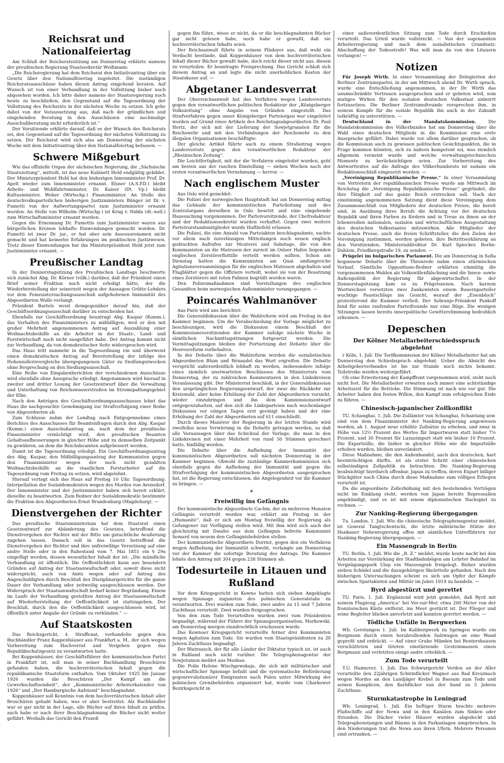Reichsrat und Nationalfeiertag
Am Schluß der Reichsratssitzung am Donnerstag erklärte namens der preußischen Regierung Staatssekretär Weißmann:
„Die Reichsregierung hat dem Reichsrat den Initiativantrag über ein Gesetz über den Nationalfeiertag zugeleitet. Die zuständigen Reichsratsausschüsse haben diesen Antrag eingehend beraten. Auf Wunsch ist von einer Verhandlung in der Vollsitzung bisher noch abgesehen worden. Ich bitte daher namens der Staatsregierung noch heute zu beschließen, den Gegenstand auf die Tagesordnung der Vollsitzung des Reichsrats in der nächsten Woche zu setzen. Ich gehe dabei von der Voraussetzung aus, daß nach der gründlichen und eingehenden Beratung in den Ausschüssen eine nochmalige Ausschußberatung nicht erforderlich ist.“
Der Vorsitzende erklärte darauf, daß es der Wunsch des Reichsrats sei, den Gegenstand auf die Tagesordnung der nächsten Vollsitzung zu setzen. Der Reichsrat wird sich also am Donnerstag der nächsten Woche mit dem Initiativantrag über den Nationalfeiertag befassen. —
Schwere Mißgeburt
Wie das offizielle Organ der sächsischen Regierung, die „Sächsische Staatszeitung“, mitteilt, ist das neue Kabinett Held endgültig gebildet. Der Ministerpräsident Held hat den bisherigen Innenminister Prof. Dr. Apelt wieder zum Innenminister ernannt. Elsner (A.S.P.D.) bleibt Arbeits- und Wohlfahrtsminister, Dr. Kaiser (Dt. Vp.) bleibt Kultusminister, Weber (Wirtschp.) Finanzminister. An Stelle des deutschvolksparteilichen bisherigen Justizministers Bünger ist Dr. v. Fumetti von der Aufwertungspartei zum Justizminister ernannt worden. An Stelle von Wilhelm (Wirtschp.) ist Krug v. Nidda (dt.-natl.) zum Wirtschaftsminister ernannt worden.
Gegen die Ernennung Dr. Fumettis zum Justizminister waren aus bürgerlichen Kreisen lebhafte Einwendungen gemacht worden. Dr. Fumetti ist zwar Dr. jur., er hat aber sein Assessorexamen nicht gemacht und hat keinerlei Erfahrungen im praktischen Justizwesen. Trotz dieser Einwendungen hat ihn Ministerpräsident Held jetzt zum Justizminister ernannt. —
Preußischer Landtag
In der Donnerstagsitzung des Preußischen Landtags beschwerte sich zunächst Abg. Dr. Körner (völk.) darüber, daß der Präsident einen Brief seiner Fraktion noch nicht erledigt hätte, der die Wiederherstellung der seinerzeit wegen der Aussagen Grütte-Lehders vor dem Femeuntersuchungsausschuß aufgehobenen Immunität des Abgeordneten Wulle verlangt.
Präsident Bartels weist demgegenüber darauf hin, daß der Geschäftsordnungsausschuß darüber zu entscheiden hat.
Ebenfalls zur Geschäftsordnung beantragt Abg. Kaspar (Komm.), das Verhalten des Finanzministers zu mißbilligen, weil er den mit großer Mehrheit angenommenen Antrag auf Auszahlung einer Weihnachtsbeihilfe an die Arbeiter in der Staats-, Land- und Forstwirtschaft noch nicht ausgeführt habe. Der Antrag kommt nicht zur Verhandlung, da von demokratischer Seite widersprochen wird.
Das Haus tritt nunmehr in die Tagesordnung ein und überweist einen demokratischen Antrag auf Bereitstellung der infolge des Hohenzollernvergleichs übergegangenen Güter zu Siedlungszwecken ohne Besprechung an den Siedlungsausschuß.
Eine Reihe von Eingabenberichten der verschiedenen Ausschüsse wird ebenfalls ohne Aussprache erledigt. Angenommen wird hierauf in zweiter und dritter Lesung der Gesetzentwurf über die Verwaltung und Unterhaltung von Reichswasserstraßen im Stromspaltungsgebiet der Elbe.
Nach den Anträgen des Geschäftsordnungsausschusses lehnt das Haus die nachgesuchte Genehmigung zur Strafverfolgung einer Reihe von Abgeordneten ab.
Zum Schlusse nahm der Landtag nach Entgegennahme eines Berichtes des Ausschusses für Beamtenfragen durch den Abg. Kaspar (Komm.) einen Ausschußantrag an, nach dem der preußische Finanzminister ermächtigt wird, den preußischen Beamten Gehaltsaufbesserungen in gleicher Höhe und zu demselben Zeitpunkt zu gewähren, an dem die Reichsbeamten aufgebessert werden.
Damit ist die Tagesordnung erledigt. Ein Geschäftsordnungsantrag des Abg. Kaspar, den Mißbilligungsantrag der Kommunisten gegen den Finanzminister wegen der noch nicht gezahlten Weihnachtsbeihilfe an die staatlichen Forstarbeiter auf die Tagesordnung vom Freitag zu setzen, wird abgelehnt.
Hierauf vertagt sich das Haus auf Freitag 10 Uhr. Tagesordnung: Interpellation der Sozialdemokraten wegen des Mordes von Arensdorf. Der Innenminister und der Justizminister haben sich bereit erklärt, dieselbe zu beantworten. Zum Redner der Sozialdemokratie bestimmte die Fraktion den Abgeordneten Ernst Brandenburg (Magdeburg). —
Dienstvergehen der Richter
Das preußische Staatsministerium hat dem Staatsrat einen Gesetzentwurf zur Abänderung des Gesetzes, betreffend die Dienstvergehen der Richter mit der Bitte um gutachtliche Aeußerung zugehen lassen. Danach soll in das Gesetz betreffend die Dienstvergehen der Richter und ihre unfreiwillige Versetzung auf eine andre Stelle oder in den Ruhestand vom 7. Mai 1851 ein § 29a eingefügt werden, dessen wesentlicher Inhalt der ist: „Die mündliche Verhandlung ist öffentlich. Die Oeffentlichkeit kann aus besondern Gründen auf Antrag der Staatsanwaltschaft oder, soweit diese nicht widerspricht, auch von Amts wegen oder auf Antrag des Angeschuldigten durch Beschluß des Disziplinargerichts für die ganze Dauer der Verhandlung oder zeitweilig ausgeschlossen werden. Der Widerspruch der Staatsanwaltschaft bedarf keiner Begründung. Einem im Laufe der Verhandlung gestellten Antrag der Staatsanwaltschaft auf Wiederherstellung der Oeffentlichkeit ist stattzugeben. Der Beschluß, durch den die Oeffentlichkeit ausgeschlossen wird, ist öffentlich unter Angabe der Gründe zu verkünden.“ —
Auf Staatskosten
Das Reichsgericht, 4. Straffenat, verhandelte gegen den Buchhändler Franz Koppenhäuser aus Frankfurt a. M., der sich wegen Vorbereitung zum Hochverrat und Vergehen gegen das Republikschutzgesetz zu verantworten hatte.
Bei Koppenhäuser, der Geschäftsführer der kommunistischen Partei in Frankfurt ist, soll man in seiner Buchhandlung Broschüren gefunden haben, die hochverräterischen Inhalt gegen die republikanische Staatsform enthalten. Vom Oktober 1925 bis Januar 1926 wurden die Broschüren „Der Kampf um die Gewerkschaftseinheit“, der „Kommunistische Arbeiterkalender von 1926“ und „Der Hamburgische Aufstand“ beschlagnahmt.
Koppenhäuser soll Kenntnis von dem hochverräterischen Inhalt aller Broschüren gehabt haben, was er aber bestreitet. Als Buchhändler war er gar nicht in der Lage, alle Bücher auf ihren Inhalt zu prüfen, auch habe er nach ihrer Beschlagnahmung die Bücher nicht weiter geführt. Weshalb das Gericht den Prozeß
gegen ihn führe, wisse er nicht, da er die beschlagnahmten Bücher gar nicht gelesen habe, noch habe er gewußt, daß sie hochverräterischen Inhalts seien.
Der Reichsanwalt führte in seinem Plädoyer aus, daß wohl ein Verdacht bestände, daß Koppenhäuser von dem hochverräterischen Inhalt dieser Bücher gewußt habe, doch reicht dieser nicht aus, diesen zu verurteilen. Er beantragte Freisprechung. Das Gericht schloß sich diesem Antrag an und legte die nicht unerheblichen Kosten der Staatskasse auf. —
Abgetaner Landesverrat
Der Oberreichsanwalt hat das Verfahren wegen Landesverrats gegen den verantwortlichen politischen Redakteur der „Königsberger Volkszeitung“ ohne Angabe von Gründen eingestellt. Das Strafverfahren gegen unser Königsberger Parteiorgan war eingeleitet worden auf Grund eines Artikels des Reichstagsabgeordneten Dr. Paul Hertz, der sich mit der Lieferung der Sowjetgranaten für die Reichswehr und mit den Verbindungen der Reichswehr zu den illegalen Organisationen beschäftigte.
Der gleiche Artikel führte auch zu einem Strafantrag wegen Landesverrats gegen den verantwortlichen Redakteur der „Rheinischen Zeitung“.
Die Leichtfertigkeit, mit der die Verfahren eingeleitet wurden, geht am besten aus der raschen Einstellung — sieben Wochen nach der ersten verantwortlichen Vernehmung — hervor. —
Nach englischem Muster
Aus Oslo wird gemeldet:
Die Polizei der norwegischen Hauptstadt hat am Donnerstag mittag das Gebäude der kommunistischen Parteileitung und des Zentralorgans derselben in Oslo besetzt und eine eingehende Haussuchung vorgenommen. Der Parteivorsitzende, der Chefredakteur und der Redaktionssekretär wurden verhaftet. Gegen zwei weitere Parteivorstandsmitglieder wurde Haftbefehl erlassen.
Die Polizei, die eine Anzahl von Parteiakten beschlagnahmte, suchte vor allem nach zuverlässigen Mitteilungen noch neuen englisch gedruckten Aufrufen zur Meuterei und Sabotage, die von den Kommunisten an die Matrosen der zurzeit im Osloer Hafen liegenden englischen Zerstörerflottille verteilt werden sollten. Schon am Dienstag hatten die Kommunisten am Quai umfangreiche Agitationsversammlungen für die englischen Matrosen abgehalten und Flugblätter gegen die Offiziere verteilt, wobei sie von der Besatzung eines Zerstörers mit roten Fahnen begrüßt worden waren.
Den Polizeimaßnahmen sind Vorstellungen des englischen Gesandten beim norwegischen Außenminister vorangegangen. —
Poincarés Wahlmanöver
Aus Paris wird uns berichtet:
Die Generaldiskussion über die Wahlreform wird am Freitag in der Kammer beginnen. Um die Verabschiedung der Vorlage möglichst zu beschleunigen, wird die Diskussion einem Beschluß der Kommissionsvorsitzenden der Kammer zufolge nächste Woche in sämtlichen Nachmittagsitzungen fortgesetzt werden. Die Vormittagsitzungen bleiben der Fortsetzung der Debatte über die Heeresreform vorbehalten.
In der Debatte über die Wahlreform werden die sozialistischen Abgeordneten Blum und Rénaudel das Wort ergreifen. Die Debatte verspricht außerordentlich lebhaft zu werden, insbesondere infolge eines ziemlich unerwarteten Beschlusses des Ministerrats vom Donnerstag, der zu zahlreichen Kommentaren in den Linkskreisen Veranlassung gibt. Der Ministerrat beschloß, in der Generaldiskussion den ursprünglichen Regierungsentwurf, der zwar die Rückkehr zur Kreiswahl, aber keine Erhöhung der Zahl der Abgeordneten vorsieht, wieder einzubringen und ihn dem Kommissionsentwurf entgegenzuhalten, auf den sich die Linksparteien nach wochenlanger Diskussion vor einigen Tagen erst geeinigt haben und der eine Erhöhung der Zahl der Abgeordneten auf 611 einschließt.
Durch dieses Manöver der Regierung in der letzten Stunde wird zweifellos neue Verwirrung in die Debatte getragen werden, so daß alle Voraussagen über das Schicksal der Vorlage, die man in den Linkskreisen mit einer Mehrheit von rund 50 Stimmen gerechnet hatte, hinfällig werden.
Die Debatte über die Aufhebung der Immunität der kommunistischen Abgeordneten soll nächsten Donnerstag in der Kammer beginnen. Obwohl die zuständige Kammerkommission sich ebenfalls gegen die Aufhebung der Immunität und gegen die Strafverfolgung der kommunistischen Abgeordneten ausgesprochen hat, ist die Regierung entschlossen, die Angelegenheit vor die Kammer zu bringen. —
*
Freiwillig ins Gefängnis
Der kommunistische Abgeordnete Cachin, der zu mehreren Monaten Gefängnis verurteilt worden war, erklärt am Freitag in der „Humanité“, daß er sich am Montag freiwillig der Regierung als Gefangener zur Verfügung stellen wird. Mit ihm wird sich auch der gleichzeitig mit Daudei aus dem Gefängnis befreite Kommunist Semard von neuem den Gefängnisbehörden stellen.
Der kommunistische Abgeordnete Dorriot, gegen den ein Verfahren wegen Aufhebung der Immunität schwebt, verlangte am Donnerstag vor der Kammer die sofortige Beratung des Antrags. Die Kammer lehnte den Antrag mit 304 gegen 238 Stimmen ab.
Todesurteile in Litauen und Rußland
Vor dem Kriegsgericht in Kowno hatten sich sieben Angeklagte wegen Spionage zugunsten des polnischen Generalstabs zu verantworten. Drei wurden zum Tode, zwei andre zu 15 und 7 Jahren Zuchthaus verurteilt. Zwei wurden freigesprochen.
Von den zum Tode Verurteilten wurden zwei vom Präsidenten begnadigt, während der Führer der Spionageorganisation, Markowski, am Donnerstag morgen standrechtlich erschossen wurde.
Das Kownoer Kriegsgericht verurteilte ferner drei Kommunisten wegen Agitation zum Tode. Sie wurden vom Staatspräsidenten zu 20 Jahren Zuchthaus begnadigt.
Der Blutrausch, der für alle Länder der Diktatur typisch ist, ist auch in Rußland noch nicht vorüber. Die Telegraphenagentur der Sowjetunion meldet aus Moskau:
Die Polin Helene Wischgewskaja, die sich mit militärischer und wirtschaftlicher Spionage befaßt und die systematische Beförderung gegenrevolutionärer Emigranten nach Polen unter Mitwirkung der polnischen Grenzbehörden organisiert hat, wurde vom Charkower Bezirksgericht in
einer außerordentlichen Sitzung zum Tode durch Erschießen verurteilt. Das Urteil wurde vollstreckt. — Von der sogenannten Arbeiterregierung und nach dem sozialistischen Grundsatz: Abschaffung der Todesstrafe! Was will man da von den Litauern verlangen! —
Notizen
Für Joseph Wirth. In einer Versammlung der Delegierten der Berliner Zentrumspartei, in der am Mittwoch abend Dr. Wirth sprach, wurde eine Entschließung angenommen, in der Dr. Wirth das unumschränkte Vertrauen ausgesprochen und er gebeten wird, sein mutiges Wirken für den sozialen deutschen Volksstaat unbeirrt fortzusetzen. Die Berliner Zentrumsfreunde versprechen ihm, in seinem Kampfe für die soziale Republik ihn auch in der Zukunft tatkräftig zu unterstützen. —
Deutschland in der Mandatskommission. Die Mandatskommission des Völkerbundes hat am Donnerstag über die Wahl eines deutschen Mitglieds in die Kommission eine erste Aussprache geführt. Dabei wurde vor allem darüber gesprochen, ob die Kommission auch zu gewissen politischen Gesichtspunkten, die in Frage kommen könnten, sich zu äußern kompetent sei, was ziemlich allgemein verneint wurde und welche verwaltungstechnischen Momente zu berücksichtigen seien. Zur Vorbereitung des Antworttextes auf die Anfrage des Völkerbundsrats ist sodann ein Redaktionsschluß eingesetzt worden. —
„Vereinigung Republikanische Presse.“ In einer Versammlung von Vertretern der republikanischen Presse wurde am Mittwoch im Reichstag die „Vereinigung Republikanische Presse“ gegründet, die ihre Tätigkeit auf das ganze Reich erstrecken soll. Nach der einstimmig angenommenen Satzung dient diese Vereinigung dem Zusammenschluß von Mitgliedern der deutschen Presse, die bereit sind, in Ausübung ihres Berufs die Achtung vor der deutschen Republik und ihren Farben zu fördern und in Treue zu ihnen an der lebensvollen nationalen, sozialen und wirtschaftlichen Ausgestaltung des deutschen Volksstaates mitzuwirken. Alle Mitglieder der deutschen Presse, auch die freien Schriftsteller, die den Zielen der Vereinigung zustimmen, werden gebeten, ihre Beitrittserklärung an den Vorsitzenden, Ministerialdirektor Dr. Karl Spiecker, Berlin-Dahlem, Friedbergstraße 19, zu senden. —
Prügelei im bulgarischen Parlament. Die am Donnerstag in Sofia begonnene Debatte über die Thronrede nahm einen stürmischen Verlauf. Sämtliche Oppositions-Redner erklärten einmütig die vorgenommenen Wahlen als Volkswillenfälschung und die Innen- sowie Außenpolitik der Regierung für abgewirtschaftet. In der Donnerstagsitzung kam es zu Prügelszenen. Nach kurzem Wortwechsel versetzten zwei Zankowisten einem Bauernparteiler wuchtige Faustschläge ins Gesicht, worauf der „Eisenblock“ protestierend die Kammer verließ. Der Sobranje-Präsident Pankoff fand für seine raufenden Parteifreunde nur eine Rüge. Die wenigen Sitzungen lassen bereits innerpolitische Gewitterstimmung bedrohlich erkennen. —
Depeschen
Der Kölner Metallarbeiterschiedsspruch abgelehnt
r Köln, 1. Juli. Die Tarifkommission der Kölner Metallarbeiter hat am Donnerstag den Schiedsspruch abgelehnt. Ueber die Absicht des Arbeitgeberverbandes ist bis zur Stunde noch nichts bekannt. Teilstreike werden weitergeführt.
Ob eine Erweiterung der Kampffront vorgenommen wird, steht noch nicht fest. Die Metallarbeiter erwarten noch immer eine achtstündige Arbeitszeit für die Betriebe. Die Stimmung ist nach wie vor gut. Die Arbeiter haben den festen Willen, den Kampf zum erfolgreichen Ende zu führen. —
Chinesisch-japanischer Zollkonflikt
TU. Schanghai, 1. Juli. Die Zollämter von Schanghai, Schantung usw. sind von dem Finanzminister der Nanking-Regierung angewiesen worden, ab 1. August neue erhöhte Zollsätze zu erheben, und zwar in Höhe von 12½ Prozent des Wertes für Importwaren statt bisher 7½ Prozent, und 30 Prozent für Luxusimport statt wie bisher 10 Prozent. Die Exportzölle, die bisher in gleicher Höhe wie die Importzölle erhoben wurden, bleiben unverändert.
Diese Maßnahme, die den Außenhandel, auch den deutschen, hart beeinträchtigen dürfte, ist als erster Schritt einer chinesischen selbständigen Zollpolitik zu betrachten. Die Nanking-Regierung beabsichtigt hierdurch offenbar, Japan zu treffen, deren Export billiger Stückgüter nach China durch diese Maßnahme zum völligen Erliegen verurteilt ist.
Da die angeordnete Zollerhöhung mit den bestehenden Verträgen nicht im Einklang steht, werden von Japan bereits Repressalien angekündigt, und es ist mit einem diplomatischen Nachspiel zu rechnen. —
Zur Nanking-Regierung übergegangen
Tu. London, 1. Juli. Wie die chinesische Telegraphenagentur meldet, ist General Tangtschentschi, die letzte militärische Stütze der Hankauer Nebenregierung offen mit sämtlichen Unterführern zur Nanking-Regierung übergegangen. —
Ein Massengrab in Berlin
TU. Berlin, 1. Juli. Wie die „B. Z.“ meldet, wurde heute nacht bei den Arbeiten zur Verstärkung der Stadtbahnbögen am Lehrter Bahnhof im Vergnügungspark Ulap ein Massengrab freigelegt. Bisher wurden sieben Schädel und die dazugehörigen Skeletteile gefunden. Nach den bisherigen Untersuchungen scheint es sich um Opfer der Kämpfe zwischen Spartakisten und Militär im Jahre 1919 zu handeln. —
Byrd abgestürzt und gerettet
TU. Paris, 1. Juli. Ergänzend wird jetzt gemeldet, daß Byrd mit seinem Flugzeug „America“ bei Ver-sur-Mer, etwa 200 Meter von der französischen Küste entfernt, ins Meer gestürzt ist. Der Flieger und seine Begleiter blieben unverletzt und konnten gerettet werden. —
Tödliche Unfälle in Bergwerken
Wb. Gerstungen 1. Juli. Im Kalibergwerk zu Springen wurde ein Bergmann durch einen herabrollenden Salzwagen an eine Wand gepreßt und erdrückt. — Auf einer Grube Münden bei Rentershausen verschütteten und töteten einstürzende Gesteinmassen einen Bergmann und verletzten einige andre erheblich. —
Zum Tode verurteilt
T.U. Hannover, 1. Juli. Das Schwurgericht Verden an der Aller verurteilte den 22jährigen Schirmflicker Wagner aus Bad Kreuznach wegen Mordes an den Landjäger Krebel in Bassum zum Tode und seinen Komplicen, den Korbflicker van der Sand zu 5 Jahren Zuchthaus.
Sturmkatastrophe in Leningrad
Wb. Leningrad, 1. Juli. Ein heftiger Sturm brachte mehrere Flußschiffe auf der Newa und in den Kanälen zum Sinken oder Stranden. Die Dächer vieler Häuser wurden abgedeckt und Telegraphenstangen und Bäume in den Parkanlagen umgebrochen. In den Niederungen trat die Newa aus ihren Ufern. Mehrere Personen sind ertrunken. —